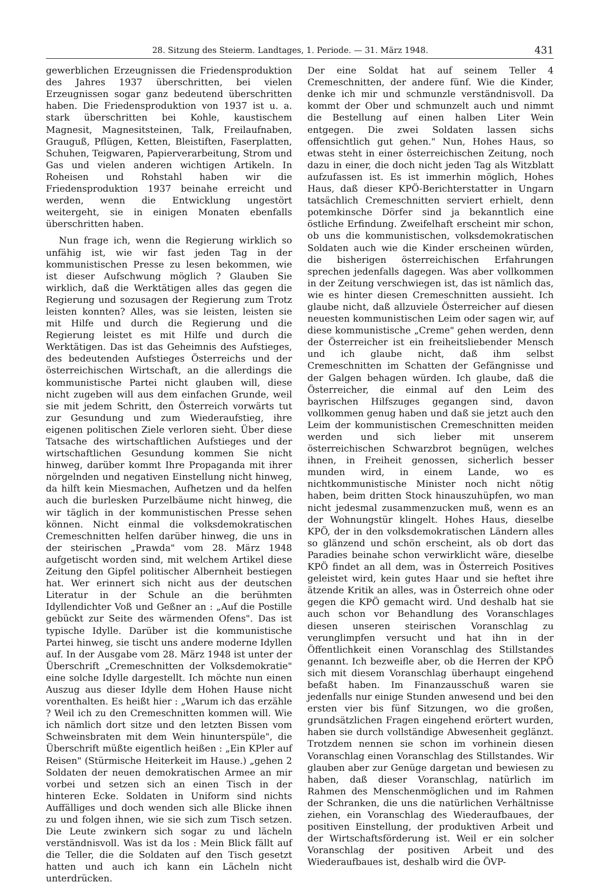28. Sitzung des Steierm. Landtages, 1. Periode. — 31. März 1948. 431
gewerblichen Erzeugnissen die Friedensproduktion des Jahres 1937 überschritten, bei vielen Erzeugnissen sogar ganz bedeutend überschritten haben. Die Friedensproduktion von 1937 ist u. a. stark überschritten bei Kohle, kaustischem Magnesit, Magnesitsteinen, Talk, Freilaufnaben, Grauguß, Pflügen, Ketten, Bleistiften, Faserplatten, Schuhen, Teigwaren, Papierverarbeitung, Strom und Gas und vielen anderen wichtigen Artikeln. In Roheisen und Rohstahl haben wir die Friedensproduktion 1937 beinahe erreicht und werden, wenn die Entwicklung ungestört weitergeht, sie in einigen Monaten ebenfalls überschritten haben.
Nun frage ich, wenn die Regierung wirklich so unfähig ist, wie wir fast jeden Tag in der kommunistischen Presse zu lesen bekommen, wie ist dieser Aufschwung möglich ? Glauben Sie wirklich, daß die Werktätigen alles das gegen die Regierung und sozusagen der Regierung zum Trotz leisten konnten? Alles, was sie leisten, leisten sie mit Hilfe und durch die Regierung und die Regierung leistet es mit Hilfe und durch die Werktätigen. Das ist das Geheimnis des Aufstieges, des bedeutenden Aufstieges Österreichs und der österreichischen Wirtschaft, an die allerdings die kommunistische Partei nicht glauben will, diese nicht zugeben will aus dem einfachen Grunde, weil sie mit jedem Schritt, den Österreich vorwärts tut zur Gesundung und zum Wiederaufstieg, ihre eigenen politischen Ziele verloren sieht. Über diese Tatsache des wirtschaftlichen Aufstieges und der wirtschaftlichen Gesundung kommen Sie nicht hinweg, darüber kommt Ihre Propaganda mit ihrer nörgelnden und negativen Einstellung nicht hinweg, da hilft kein Miesmachen, Aufhetzen und da helfen auch die burlesken Purzelbäume nicht hinweg, die wir täglich in der kommunistischen Presse sehen können. Nicht einmal die volksdemokratischen Cremeschnitten helfen darüber hinweg, die uns in der steirischen „Prawda" vom 28. März 1948 aufgetischt worden sind, mit welchem Artikel diese Zeitung den Gipfel politischer Albernheit bestiegen hat. Wer erinnert sich nicht aus der deutschen Literatur in der Schule an die berühmten Idyllendichter Voß und Geßner an : „Auf die Postille gebückt zur Seite des wärmenden Ofens". Das ist typische Idylle. Darüber ist die kommunistische Partei hinweg, sie tischt uns andere moderne Idyllen auf. In der Ausgabe vom 28. März 1948 ist unter der Überschrift „Cremeschnitten der Volksdemokratie" eine solche Idylle dargestellt. Ich möchte nun einen Auszug aus dieser Idylle dem Hohen Hause nicht vorenthalten. Es heißt hier : „Warum ich das erzähle ? Weil ich zu den Cremeschnitten kommen will. Wie ich nämlich dort sitze und den letzten Bissen vom Schweinsbraten mit dem Wein hinunterspüle", die Überschrift müßte eigentlich heißen : „Ein KPler auf Reisen" (Stürmische Heiterkeit im Hause.) „gehen 2 Soldaten der neuen demokratischen Armee an mir vorbei und setzen sich an einen Tisch in der hinteren Ecke. Soldaten in Uniform sind nichts Auffälliges und doch wenden sich alle Blicke ihnen zu und folgen ihnen, wie sie sich zum Tisch setzen. Die Leute zwinkern sich sogar zu und lächeln verständnisvoll. Was ist da los : Mein Blick fällt auf die Teller, die die Soldaten auf den Tisch gesetzt hatten und auch ich kann ein Lächeln nicht unterdrücken.
Der eine Soldat hat auf seinem Teller 4 Cremeschnitten, der andere fünf. Wie die Kinder, denke ich mir und schmunzle verständnisvoll. Da kommt der Ober und schmunzelt auch und nimmt die Bestellung auf einen halben Liter Wein entgegen. Die zwei Soldaten lassen sichs offensichtlich gut gehen." Nun, Hohes Haus, so etwas steht in einer österreichischen Zeitung, noch dazu in einer, die doch nicht jeden Tag als Witzblatt aufzufassen ist. Es ist immerhin möglich, Hohes Haus, daß dieser KPÖ-Berichterstatter in Ungarn tatsächlich Cremeschnitten serviert erhielt, denn potemkinsche Dörfer sind ja bekanntlich eine östliche Erfindung. Zweifelhaft erscheint mir schon, ob uns die kommunistischen, volksdemokratischen Soldaten auch wie die Kinder erscheinen würden, die bisherigen österreichischen Erfahrungen sprechen jedenfalls dagegen. Was aber vollkommen in der Zeitung verschwiegen ist, das ist nämlich das, wie es hinter diesen Cremeschnitten aussieht. Ich glaube nicht, daß allzuviele Österreicher auf diesen neuesten kommunistischen Leim oder sagen wir, auf diese kommunistische „Creme" gehen werden, denn der Österreicher ist ein freiheitsliebender Mensch und ich glaube nicht, daß ihm selbst Cremeschnitten im Schatten der Gefängnisse und der Galgen behagen würden. Ich glaube, daß die Österreicher, die einmal auf den Leim des bayrischen Hilfszuges gegangen sind, davon vollkommen genug haben und daß sie jetzt auch den Leim der kommunistischen Cremeschnitten meiden werden und sich lieber mit unserem österreichischen Schwarzbrot begnügen, welches ihnen, in Freiheit genossen, sicherlich besser munden wird, in einem Lande, wo es nichtkommunistische Minister noch nicht nötig haben, beim dritten Stock hinauszuhüpfen, wo man nicht jedesmal zusammenzucken muß, wenn es an der Wohnungstür klingelt. Hohes Haus, dieselbe KPÖ, der in den volksdemokratischen Ländern alles so glänzend und schön erscheint, als ob dort das Paradies beinahe schon verwirklicht wäre, dieselbe KPÖ findet an all dem, was in Österreich Positives geleistet wird, kein gutes Haar und sie heftet ihre ätzende Kritik an alles, was in Österreich ohne oder gegen die KPÖ gemacht wird. Und deshalb hat sie auch schon vor Behandlung des Voranschlages diesen unseren steirischen Voranschlag zu verunglimpfen versucht und hat ihn in der Öffentlichkeit einen Voranschlag des Stillstandes genannt. Ich bezweifle aber, ob die Herren der KPÖ sich mit diesem Voranschlag überhaupt eingehend befaßt haben. Im Finanzausschuß waren sie jedenfalls nur einige Stunden anwesend und bei den ersten vier bis fünf Sitzungen, wo die großen, grundsätzlichen Fragen eingehend erörtert wurden, haben sie durch vollständige Abwesenheit geglänzt. Trotzdem nennen sie schon im vorhinein diesen Voranschlag einen Voranschlag des Stillstandes. Wir glauben aber zur Genüge dargetan und bewiesen zu haben, daß dieser Voranschlag, natürlich im Rahmen des Menschenmöglichen und im Rahmen der Schranken, die uns die natürlichen Verhältnisse ziehen, ein Voranschlag des Wiederaufbaues, der positiven Einstellung, der produktiven Arbeit und der Wirtschaftsförderung ist. Weil er ein solcher Voranschlag der positiven Arbeit und des Wiederaufbaues ist, deshalb wird die ÖVP-